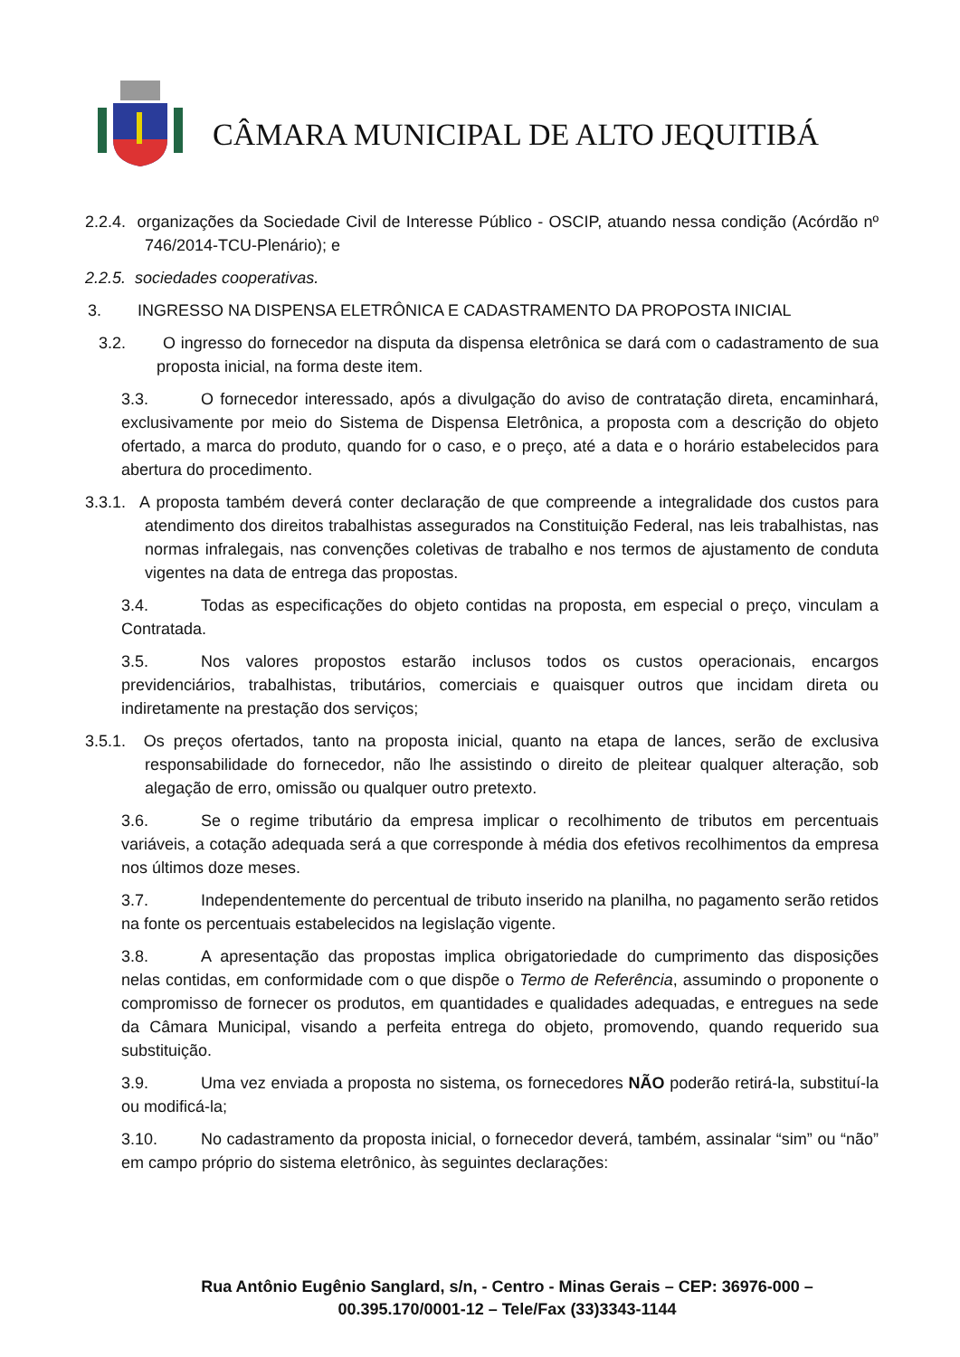CÂMARA MUNICIPAL DE ALTO JEQUITIBÁ
2.2.4. organizações da Sociedade Civil de Interesse Público - OSCIP, atuando nessa condição (Acórdão nº 746/2014-TCU-Plenário); e
2.2.5. sociedades cooperativas.
3. INGRESSO NA DISPENSA ELETRÔNICA E CADASTRAMENTO DA PROPOSTA INICIAL
3.2. O ingresso do fornecedor na disputa da dispensa eletrônica se dará com o cadastramento de sua proposta inicial, na forma deste item.
3.3. O fornecedor interessado, após a divulgação do aviso de contratação direta, encaminhará, exclusivamente por meio do Sistema de Dispensa Eletrônica, a proposta com a descrição do objeto ofertado, a marca do produto, quando for o caso, e o preço, até a data e o horário estabelecidos para abertura do procedimento.
3.3.1. A proposta também deverá conter declaração de que compreende a integralidade dos custos para atendimento dos direitos trabalhistas assegurados na Constituição Federal, nas leis trabalhistas, nas normas infralegais, nas convenções coletivas de trabalho e nos termos de ajustamento de conduta vigentes na data de entrega das propostas.
3.4. Todas as especificações do objeto contidas na proposta, em especial o preço, vinculam a Contratada.
3.5. Nos valores propostos estarão inclusos todos os custos operacionais, encargos previdenciários, trabalhistas, tributários, comerciais e quaisquer outros que incidam direta ou indiretamente na prestação dos serviços;
3.5.1. Os preços ofertados, tanto na proposta inicial, quanto na etapa de lances, serão de exclusiva responsabilidade do fornecedor, não lhe assistindo o direito de pleitear qualquer alteração, sob alegação de erro, omissão ou qualquer outro pretexto.
3.6. Se o regime tributário da empresa implicar o recolhimento de tributos em percentuais variáveis, a cotação adequada será a que corresponde à média dos efetivos recolhimentos da empresa nos últimos doze meses.
3.7. Independentemente do percentual de tributo inserido na planilha, no pagamento serão retidos na fonte os percentuais estabelecidos na legislação vigente.
3.8. A apresentação das propostas implica obrigatoriedade do cumprimento das disposições nelas contidas, em conformidade com o que dispõe o Termo de Referência, assumindo o proponente o compromisso de fornecer os produtos, em quantidades e qualidades adequadas, e entregues na sede da Câmara Municipal, visando a perfeita entrega do objeto, promovendo, quando requerido sua substituição.
3.9. Uma vez enviada a proposta no sistema, os fornecedores NÃO poderão retirá-la, substituí-la ou modificá-la;
3.10. No cadastramento da proposta inicial, o fornecedor deverá, também, assinalar “sim” ou “não” em campo próprio do sistema eletrônico, às seguintes declarações:
Rua Antônio Eugênio Sanglard, s/n, - Centro - Minas Gerais – CEP: 36976-000 –
00.395.170/0001-12 – Tele/Fax (33)3343-1144